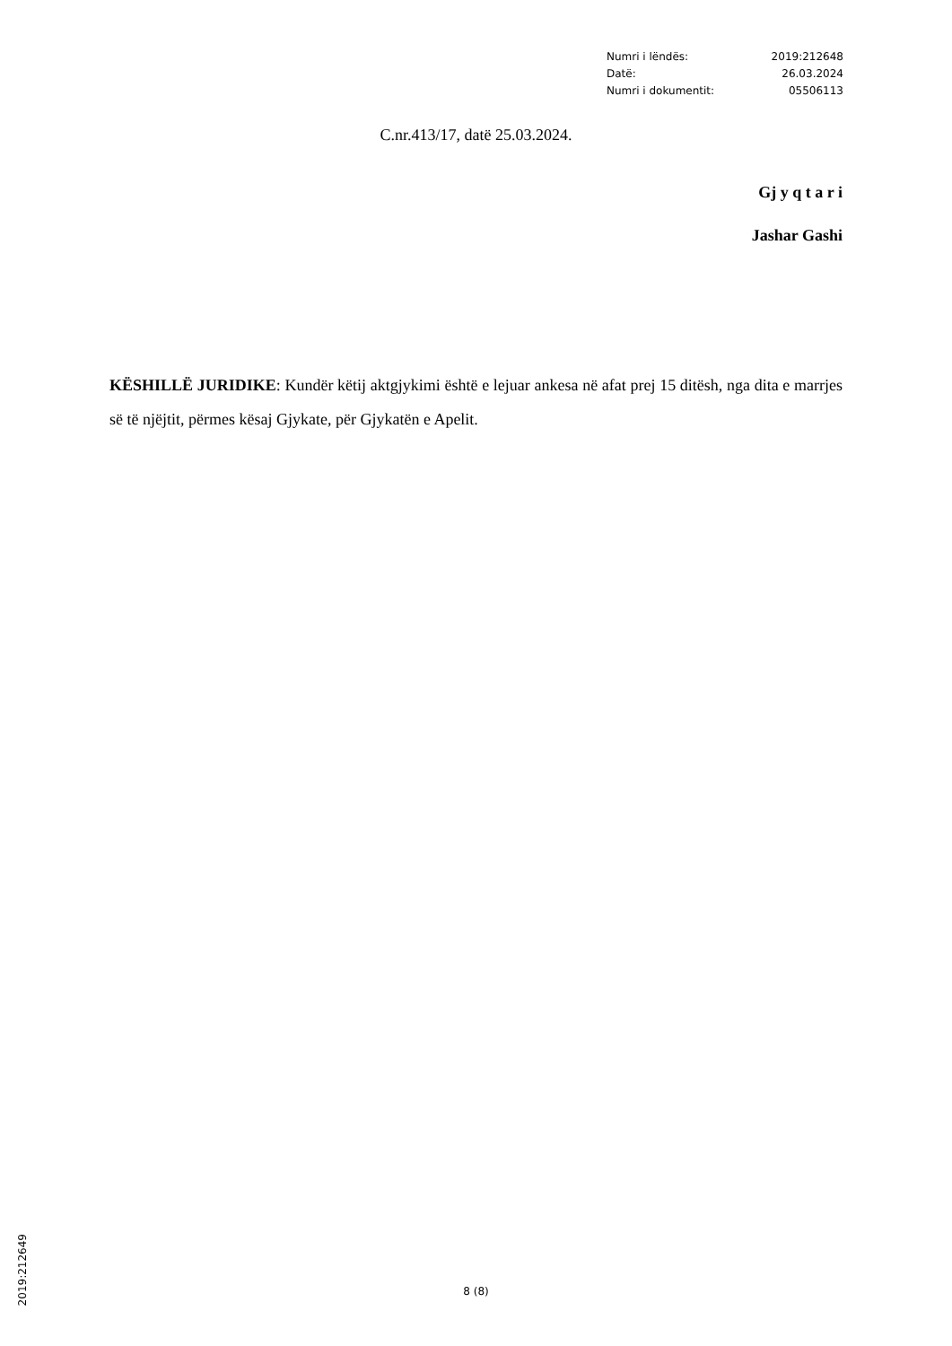| Numri i lëndës: | 2019:212648 |
| Datë: | 26.03.2024 |
| Numri i dokumentit: | 05506113 |
C.nr.413/17, datë 25.03.2024.
Gj y q t a r i
Jashar Gashi
KËSHILLË JURIDIKE: Kundër këtij aktgjykimi është e lejuar ankesa në afat prej 15 ditësh, nga dita e marrjes së të njëjtit, përmes kësaj Gjykate, për Gjykatën e Apelit.
2019:212649
8 (8)